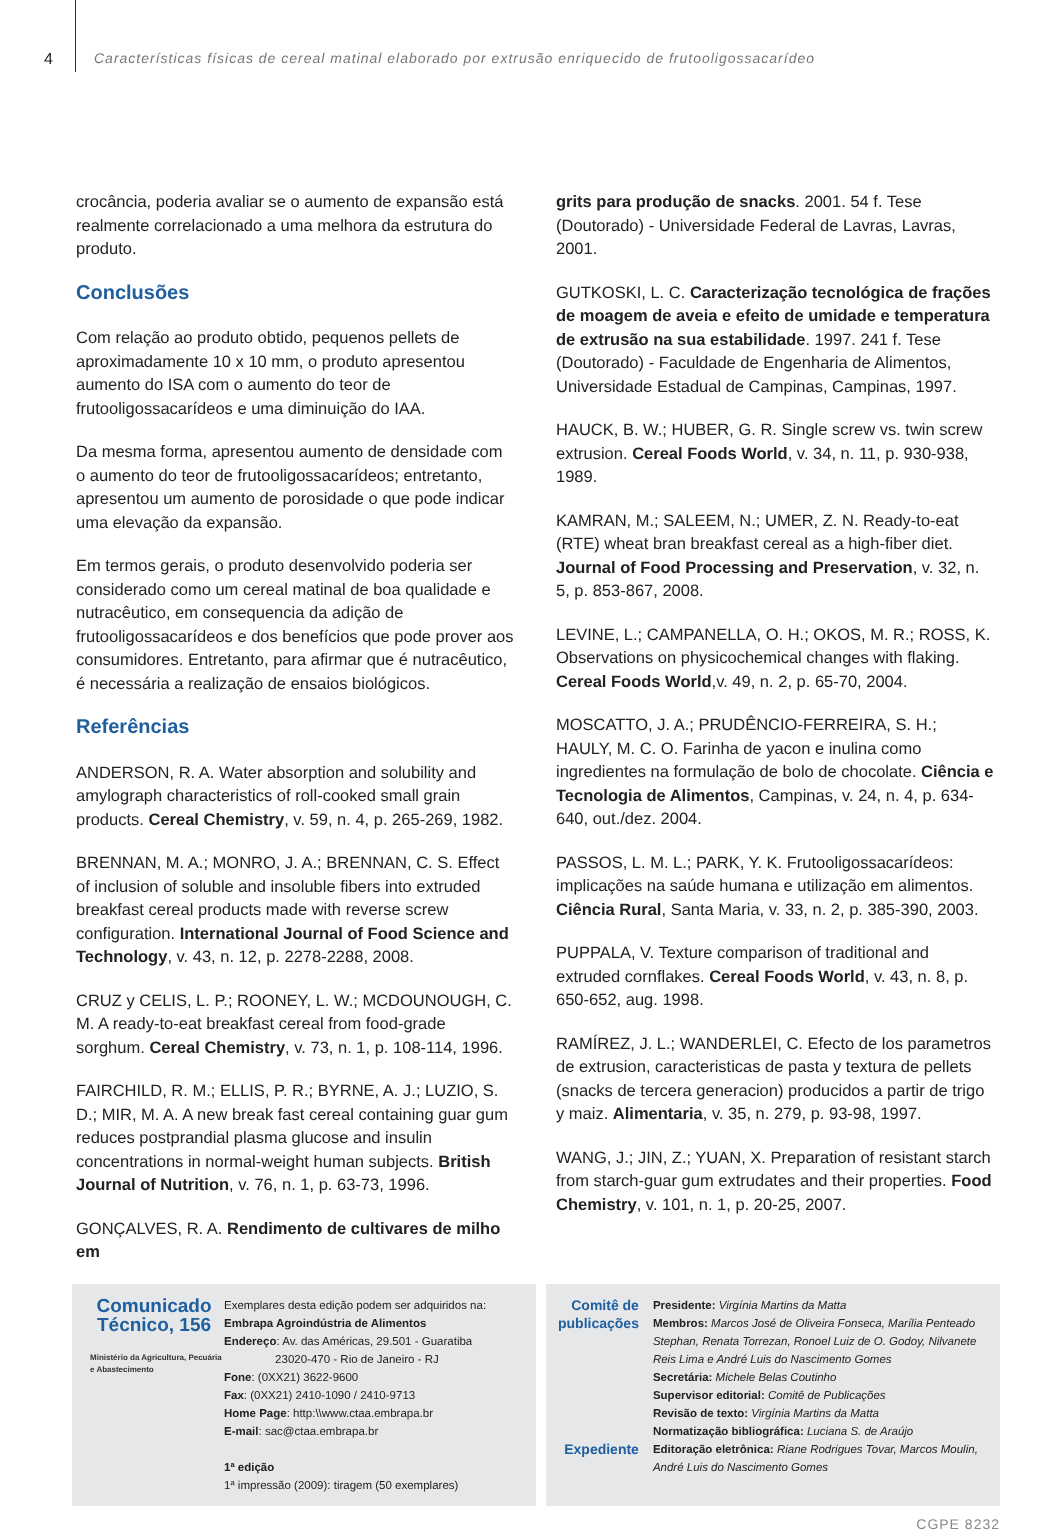4 Características físicas de cereal matinal elaborado por extrusão enriquecido de frutooligossacarídeo
crocância, poderia avaliar se o aumento de expansão está realmente correlacionado a uma melhora da estrutura do produto.
Conclusões
Com relação ao produto obtido, pequenos pellets de aproximadamente 10 x 10 mm, o produto apresentou aumento do ISA com o aumento do teor de frutooligossacarídeos e uma diminuição do IAA.
Da mesma forma, apresentou aumento de densidade com o aumento do teor de frutooligossacarídeos; entretanto, apresentou um aumento de porosidade o que pode indicar uma elevação da expansão.
Em termos gerais, o produto desenvolvido poderia ser considerado como um cereal matinal de boa qualidade e nutracêutico, em consequencia da adição de frutooligossacarídeos e dos benefícios que pode prover aos consumidores. Entretanto, para afirmar que é nutracêutico, é necessária a realização de ensaios biológicos.
Referências
ANDERSON, R. A. Water absorption and solubility and amylograph characteristics of roll-cooked small grain products. Cereal Chemistry, v. 59, n. 4, p. 265-269, 1982.
BRENNAN, M. A.; MONRO, J. A.; BRENNAN, C. S. Effect of inclusion of soluble and insoluble fibers into extruded breakfast cereal products made with reverse screw configuration. International Journal of Food Science and Technology, v. 43, n. 12, p. 2278-2288, 2008.
CRUZ y CELIS, L. P.; ROONEY, L. W.; MCDOUNOUGH, C. M. A ready-to-eat breakfast cereal from food-grade sorghum. Cereal Chemistry, v. 73, n. 1, p. 108-114, 1996.
FAIRCHILD, R. M.; ELLIS, P. R.; BYRNE, A. J.; LUZIO, S. D.; MIR, M. A. A new break fast cereal containing guar gum reduces postprandial plasma glucose and insulin concentrations in normal-weight human subjects. British Journal of Nutrition, v. 76, n. 1, p. 63-73, 1996.
GONÇALVES, R. A. Rendimento de cultivares de milho em
grits para produção de snacks. 2001. 54 f. Tese (Doutorado) - Universidade Federal de Lavras, Lavras, 2001.
GUTKOSKI, L. C. Caracterização tecnológica de frações de moagem de aveia e efeito de umidade e temperatura de extrusão na sua estabilidade. 1997. 241 f. Tese (Doutorado) - Faculdade de Engenharia de Alimentos, Universidade Estadual de Campinas, Campinas, 1997.
HAUCK, B. W.; HUBER, G. R. Single screw vs. twin screw extrusion. Cereal Foods World, v. 34, n. 11, p. 930-938, 1989.
KAMRAN, M.; SALEEM, N.; UMER, Z. N. Ready-to-eat (RTE) wheat bran breakfast cereal as a high-fiber diet. Journal of Food Processing and Preservation, v. 32, n. 5, p. 853-867, 2008.
LEVINE, L.; CAMPANELLA, O. H.; OKOS, M. R.; ROSS, K. Observations on physicochemical changes with flaking. Cereal Foods World,v. 49, n. 2, p. 65-70, 2004.
MOSCATTO, J. A.; PRUDÊNCIO-FERREIRA, S. H.; HAULY, M. C. O. Farinha de yacon e inulina como ingredientes na formulação de bolo de chocolate. Ciência e Tecnologia de Alimentos, Campinas, v. 24, n. 4, p. 634-640, out./dez. 2004.
PASSOS, L. M. L.; PARK, Y. K. Frutooligossacarídeos: implicações na saúde humana e utilização em alimentos. Ciência Rural, Santa Maria, v. 33, n. 2, p. 385-390, 2003.
PUPPALA, V. Texture comparison of traditional and extruded cornflakes. Cereal Foods World, v. 43, n. 8, p. 650-652, aug. 1998.
RAMÍREZ, J. L.; WANDERLEI, C. Efecto de los parametros de extrusion, caracteristicas de pasta y textura de pellets (snacks de tercera generacion) producidos a partir de trigo y maiz. Alimentaria, v. 35, n. 279, p. 93-98, 1997.
WANG, J.; JIN, Z.; YUAN, X. Preparation of resistant starch from starch-guar gum extrudates and their properties. Food Chemistry, v. 101, n. 1, p. 20-25, 2007.
Comunicado Técnico, 156
Ministério da Agricultura, Pecuária e Abastecimento
Exemplares desta edição podem ser adquiridos na:
Embrapa Agroindústria de Alimentos
Endereço: Av. das Américas, 29.501 - Guaratiba
23020-470 - Rio de Janeiro - RJ
Fone: (0XX21) 3622-9600
Fax: (0XX21) 2410-1090 / 2410-9713
Home Page: http:\\www.ctaa.embrapa.br
E-mail: sac@ctaa.embrapa.br
1ª edição
1ª impressão (2009): tiragem (50 exemplares)
Comitê de publicações
Expediente
Presidente: Virgínia Martins da Matta
Membros: Marcos José de Oliveira Fonseca, Marília Penteado Stephan, Renata Torrezan, Ronoel Luiz de O. Godoy, Nilvanete Reis Lima e André Luis do Nascimento Gomes
Secretária: Michele Belas Coutinho
Supervisor editorial: Comitê de Publicações
Revisão de texto: Virgínia Martins da Matta
Normatização bibliográfica: Luciana S. de Araújo
Editoração eletrônica: Riane Rodrigues Tovar, Marcos Moulin, André Luis do Nascimento Gomes
CGPE 8232